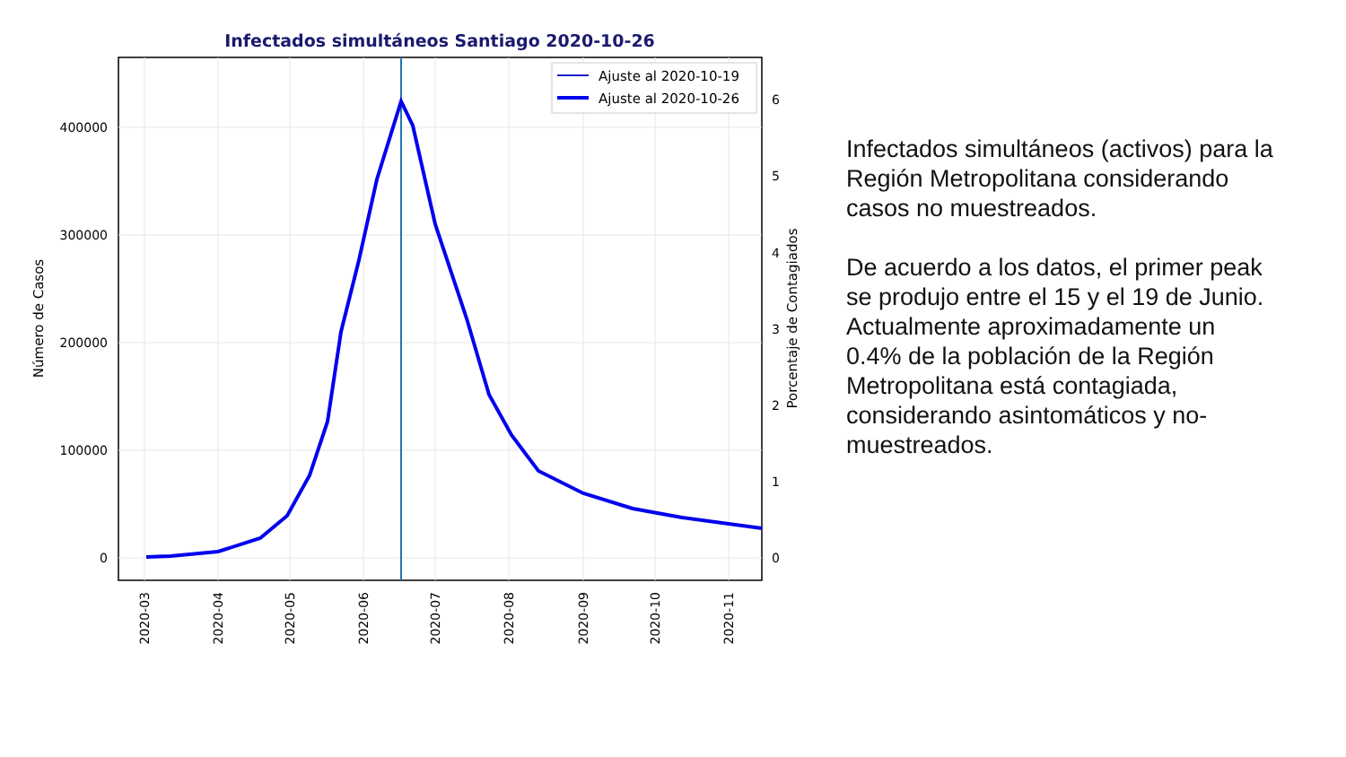Infectados simultáneos Santiago 2020-10-26
400000
300000
200000
100000
0
6
5
4
3
2
1
0
Número de Casos
Porcentaje de Contagiados
2020-03
2020-04
2020-05
2020-06
2020-07
2020-08
2020-09
2020-10
2020-11
Ajuste al 2020-10-19
Ajuste al 2020-10-26
Infectados simultáneos (activos) para la Región Metropolitana considerando casos no muestreados.
De acuerdo a los datos, el primer peak se produjo entre el 15 y el 19 de Junio. Actualmente aproximadamente un 0.4% de la población de la Región Metropolitana está contagiada, considerando asintomáticos y no-muestreados.